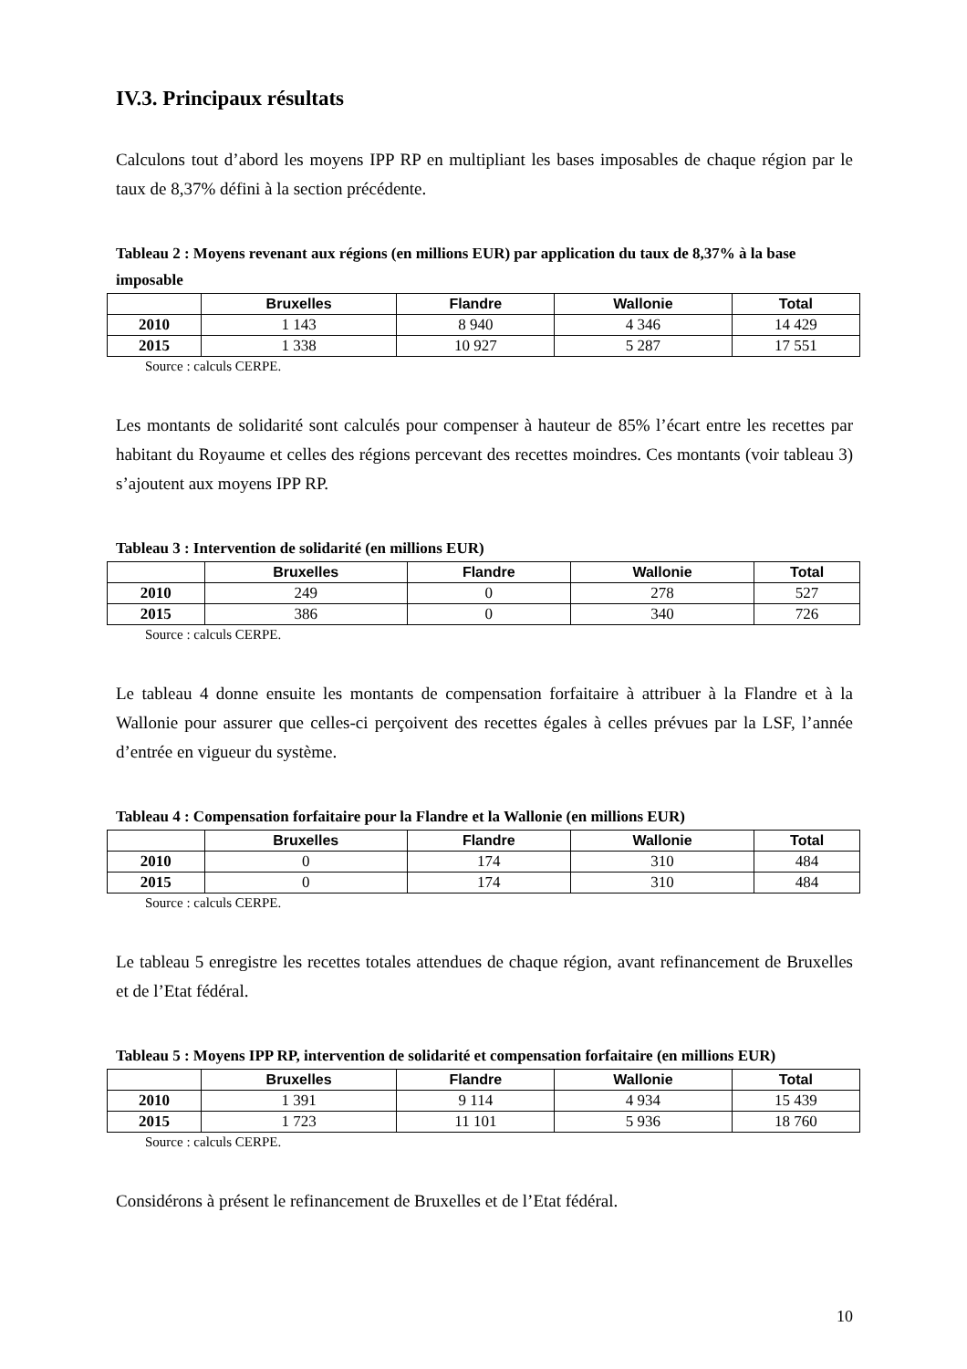IV.3. Principaux résultats
Calculons tout d’abord les moyens IPP RP en multipliant les bases imposables de chaque région par le taux de 8,37% défini à la section précédente.
Tableau 2 : Moyens revenant aux régions (en millions EUR) par application du taux de 8,37% à la base imposable
| | Bruxelles | Flandre | Wallonie | Total |
| --- | --- | --- | --- | --- |
| 2010 | 1 143 | 8 940 | 4 346 | 14 429 |
| 2015 | 1 338 | 10 927 | 5 287 | 17 551 |
Source : calculs CERPE.
Les montants de solidarité sont calculés pour compenser à hauteur de 85% l’écart entre les recettes par habitant du Royaume et celles des régions percevant des recettes moindres. Ces montants (voir tableau 3) s’ajoutent aux moyens IPP RP.
Tableau 3 : Intervention de solidarité (en millions EUR)
| | Bruxelles | Flandre | Wallonie | Total |
| --- | --- | --- | --- | --- |
| 2010 | 249 | 0 | 278 | 527 |
| 2015 | 386 | 0 | 340 | 726 |
Source : calculs CERPE.
Le tableau 4 donne ensuite les montants de compensation forfaitaire à attribuer à la Flandre et à la Wallonie pour assurer que celles-ci perçoivent des recettes égales à celles prévues par la LSF, l’année d’entrée en vigueur du système.
Tableau 4 : Compensation forfaitaire pour la Flandre et la Wallonie (en millions EUR)
| | Bruxelles | Flandre | Wallonie | Total |
| --- | --- | --- | --- | --- |
| 2010 | 0 | 174 | 310 | 484 |
| 2015 | 0 | 174 | 310 | 484 |
Source : calculs CERPE.
Le tableau 5 enregistre les recettes totales attendues de chaque région, avant refinancement de Bruxelles et de l’Etat fédéral.
Tableau 5 : Moyens IPP RP, intervention de solidarité et compensation forfaitaire (en millions EUR)
| | Bruxelles | Flandre | Wallonie | Total |
| --- | --- | --- | --- | --- |
| 2010 | 1 391 | 9 114 | 4 934 | 15 439 |
| 2015 | 1 723 | 11 101 | 5 936 | 18 760 |
Source : calculs CERPE.
Considérons à présent le refinancement de Bruxelles et de l’Etat fédéral.
10